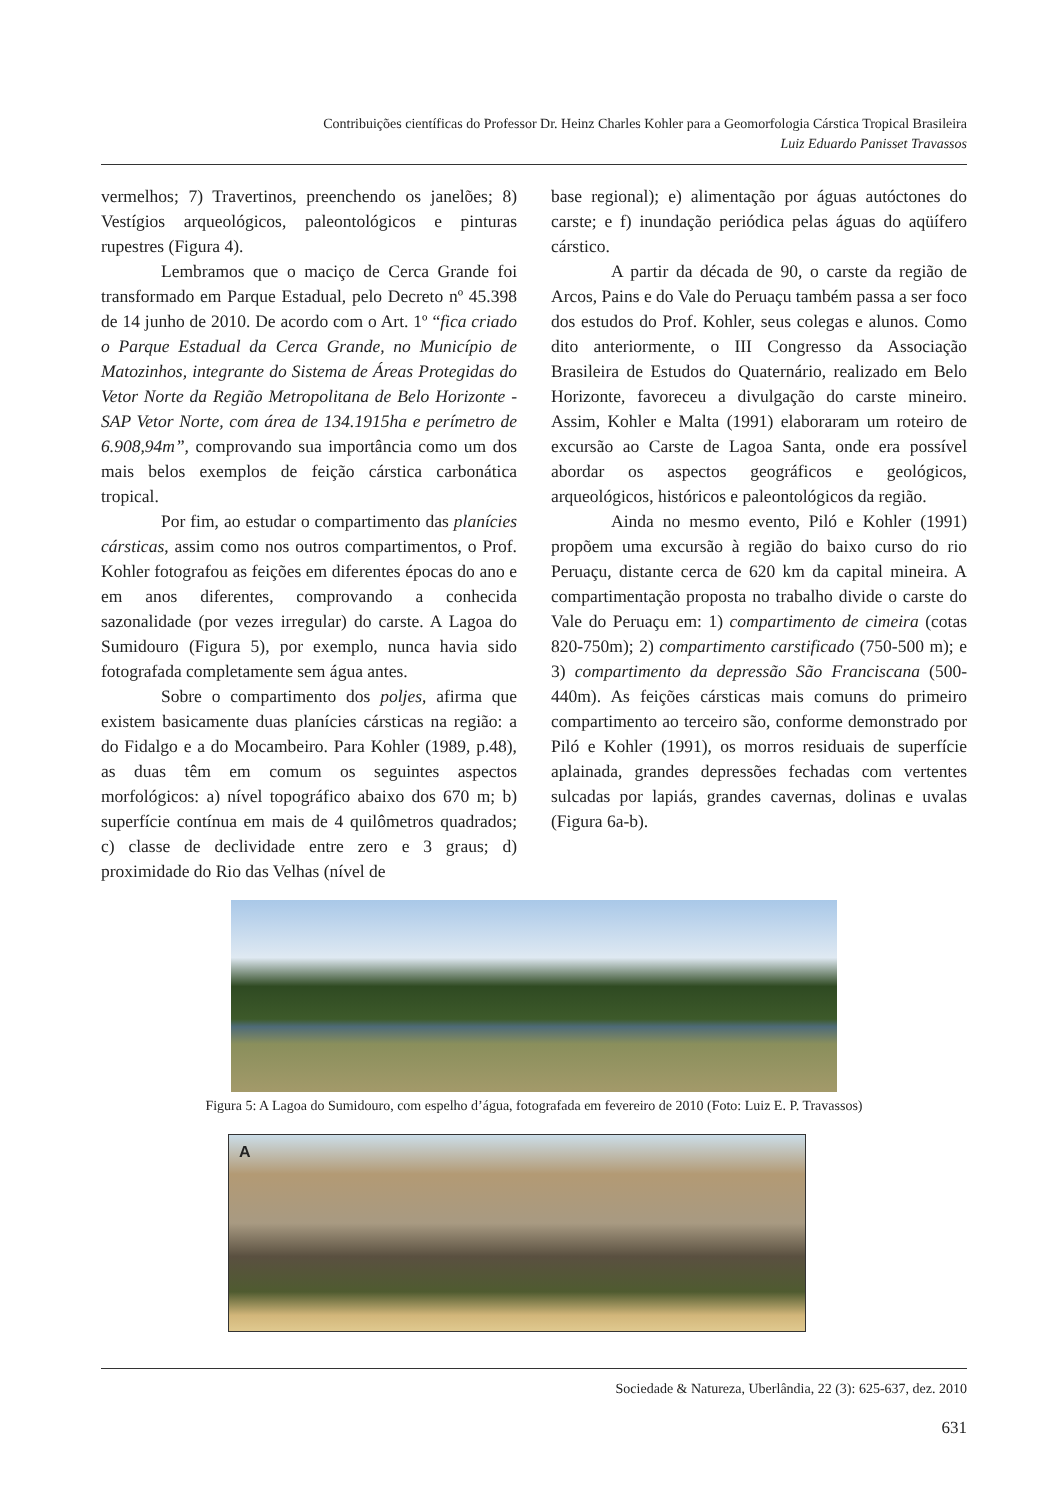Contribuições científicas do Professor Dr. Heinz Charles Kohler para a Geomorfologia Cárstica Tropical Brasileira
Luiz Eduardo Panisset Travassos
vermelhos; 7) Travertinos, preenchendo os janelões; 8) Vestígios arqueológicos, paleontológicos e pinturas rupestres (Figura 4).
Lembramos que o maciço de Cerca Grande foi transformado em Parque Estadual, pelo Decreto nº 45.398 de 14 junho de 2010. De acordo com o Art. 1º “fica criado o Parque Estadual da Cerca Grande, no Município de Matozinhos, integrante do Sistema de Áreas Protegidas do Vetor Norte da Região Metropolitana de Belo Horizonte - SAP Vetor Norte, com área de 134.1915ha e perímetro de 6.908,94m”, comprovando sua importância como um dos mais belos exemplos de feição cárstica carbonática tropical.
Por fim, ao estudar o compartimento das planícies cársticas, assim como nos outros compartimentos, o Prof. Kohler fotografou as feições em diferentes épocas do ano e em anos diferentes, comprovando a conhecida sazonalidade (por vezes irregular) do carste. A Lagoa do Sumidouro (Figura 5), por exemplo, nunca havia sido fotografada completamente sem água antes.
Sobre o compartimento dos poljes, afirma que existem basicamente duas planícies cársticas na região: a do Fidalgo e a do Mocambeiro. Para Kohler (1989, p.48), as duas têm em comum os seguintes aspectos morfológicos: a) nível topográfico abaixo dos 670 m; b) superfície contínua em mais de 4 quilômetros quadrados; c) classe de declividade entre zero e 3 graus; d) proximidade do Rio das Velhas (nível de
base regional); e) alimentação por águas autóctones do carste; e f) inundação periódica pelas águas do aqüífero cárstico.
A partir da década de 90, o carste da região de Arcos, Pains e do Vale do Peruaçu também passa a ser foco dos estudos do Prof. Kohler, seus colegas e alunos. Como dito anteriormente, o III Congresso da Associação Brasileira de Estudos do Quaternário, realizado em Belo Horizonte, favoreceu a divulgação do carste mineiro. Assim, Kohler e Malta (1991) elaboraram um roteiro de excursão ao Carste de Lagoa Santa, onde era possível abordar os aspectos geográficos e geológicos, arqueológicos, históricos e paleontológicos da região.
Ainda no mesmo evento, Piló e Kohler (1991) propõem uma excursão à região do baixo curso do rio Peruaçu, distante cerca de 620 km da capital mineira. A compartimentação proposta no trabalho divide o carste do Vale do Peruaçu em: 1) compartimento de cimeira (cotas 820-750m); 2) compartimento carstificado (750-500 m); e 3) compartimento da depressão São Franciscana (500-440m). As feições cársticas mais comuns do primeiro compartimento ao terceiro são, conforme demonstrado por Piló e Kohler (1991), os morros residuais de superfície aplainada, grandes depressões fechadas com vertentes sulcadas por lapiás, grandes cavernas, dolinas e uvalas (Figura 6a-b).
Figura 5: A Lagoa do Sumidouro, com espelho d’água, fotografada em fevereiro de 2010 (Foto: Luiz E. P. Travassos)
A
Sociedade & Natureza, Uberlândia, 22 (3): 625-637, dez. 2010
631